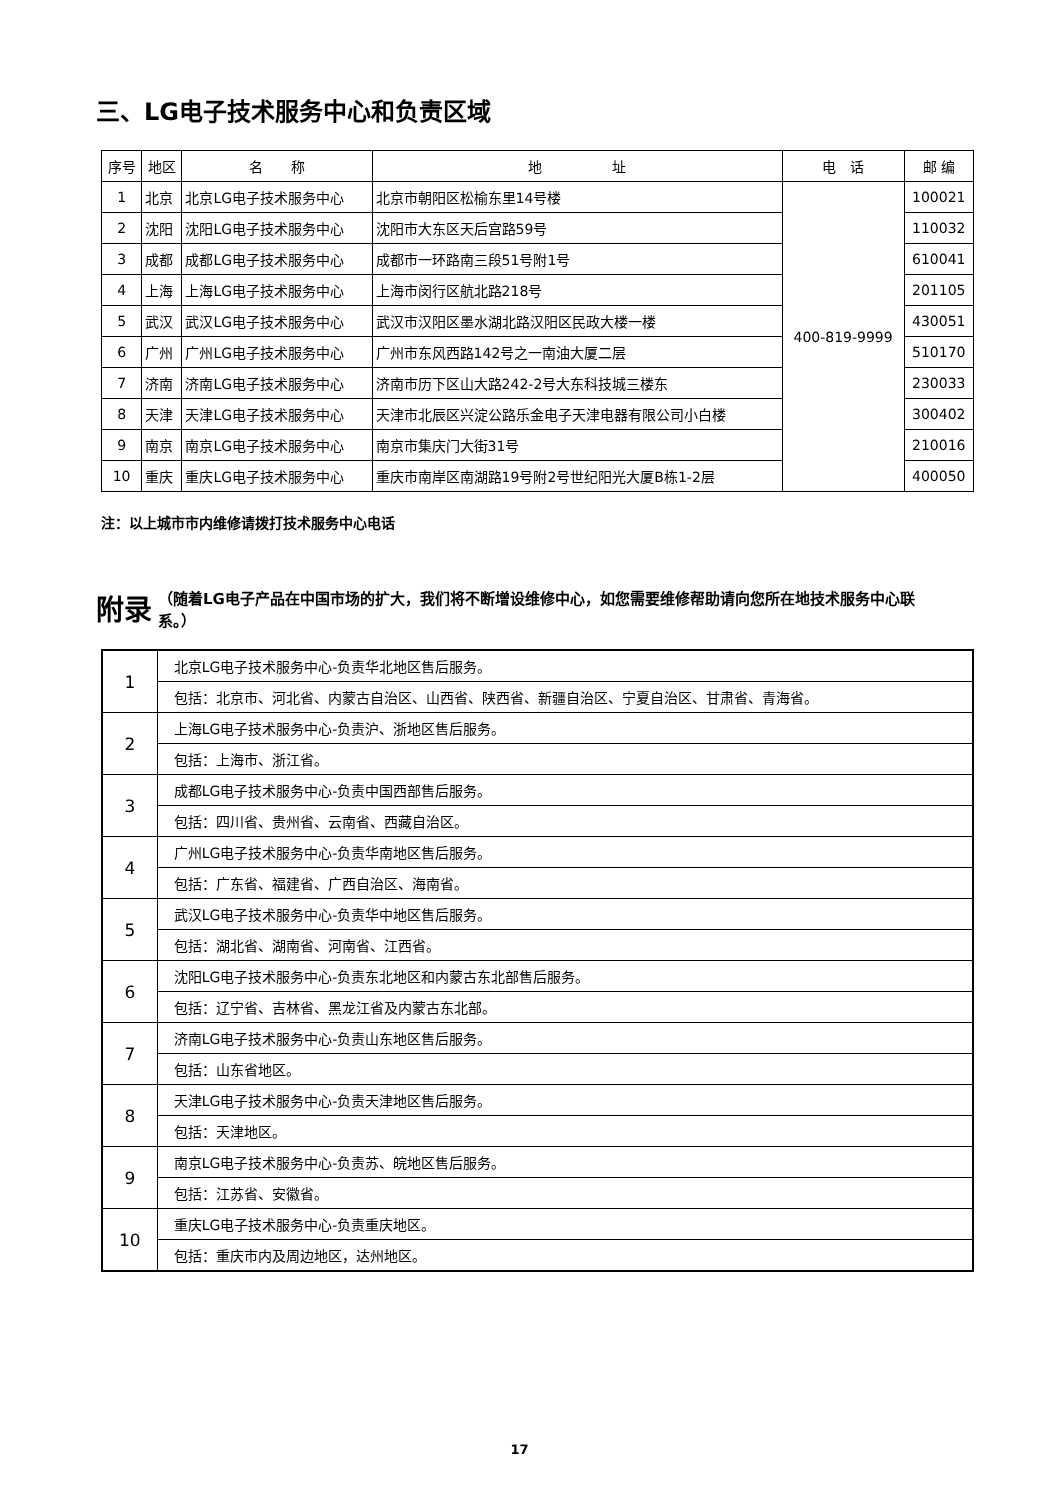三、LG电子技术服务中心和负责区域
| 序号 | 地区 | 名 称 | 地 址 | 电 话 | 邮 编 |
| --- | --- | --- | --- | --- | --- |
| 1 | 北京 | 北京LG电子技术服务中心 | 北京市朝阳区松榆东里14号楼 | 400-819-9999 | 100021 |
| 2 | 沈阳 | 沈阳LG电子技术服务中心 | 沈阳市大东区天后宫路59号 | | 110032 |
| 3 | 成都 | 成都LG电子技术服务中心 | 成都市一环路南三段51号附1号 | | 610041 |
| 4 | 上海 | 上海LG电子技术服务中心 | 上海市闵行区航北路218号 | | 201105 |
| 5 | 武汉 | 武汉LG电子技术服务中心 | 武汉市汉阳区墨水湖北路汉阳区民政大楼一楼 | | 430051 |
| 6 | 广州 | 广州LG电子技术服务中心 | 广州市东风西路142号之一南油大厦二层 | | 510170 |
| 7 | 济南 | 济南LG电子技术服务中心 | 济南市历下区山大路242-2号大东科技城三楼东 | | 230033 |
| 8 | 天津 | 天津LG电子技术服务中心 | 天津市北辰区兴淀公路乐金电子天津电器有限公司小白楼 | | 300402 |
| 9 | 南京 | 南京LG电子技术服务中心 | 南京市集庆门大街31号 | | 210016 |
| 10 | 重庆 | 重庆LG电子技术服务中心 | 重庆市南岸区南湖路19号附2号世纪阳光大厦B栋1-2层 | | 400050 |
注：以上城市市内维修请拨打技术服务中心电话
附录 （随着LG电子产品在中国市场的扩大，我们将不断增设维修中心，如您需要维修帮助请向您所在地技术服务中心联系。）
| 1 | 北京LG电子技术服务中心-负责华北地区售后服务。 |
| | 包括：北京市、河北省、内蒙古自治区、山西省、陕西省、新疆自治区、宁夏自治区、甘肃省、青海省。 |
| 2 | 上海LG电子技术服务中心-负责沪、浙地区售后服务。 |
| | 包括：上海市、浙江省。 |
| 3 | 成都LG电子技术服务中心-负责中国西部售后服务。 |
| | 包括：四川省、贵州省、云南省、西藏自治区。 |
| 4 | 广州LG电子技术服务中心-负责华南地区售后服务。 |
| | 包括：广东省、福建省、广西自治区、海南省。 |
| 5 | 武汉LG电子技术服务中心-负责华中地区售后服务。 |
| | 包括：湖北省、湖南省、河南省、江西省。 |
| 6 | 沈阳LG电子技术服务中心-负责东北地区和内蒙古东北部售后服务。 |
| | 包括：辽宁省、吉林省、黑龙江省及内蒙古东北部。 |
| 7 | 济南LG电子技术服务中心-负责山东地区售后服务。 |
| | 包括：山东省地区。 |
| 8 | 天津LG电子技术服务中心-负责天津地区售后服务。 |
| | 包括：天津地区。 |
| 9 | 南京LG电子技术服务中心-负责苏、皖地区售后服务。 |
| | 包括：江苏省、安徽省。 |
| 10 | 重庆LG电子技术服务中心-负责重庆地区。 |
| | 包括：重庆市内及周边地区，达州地区。 |
17